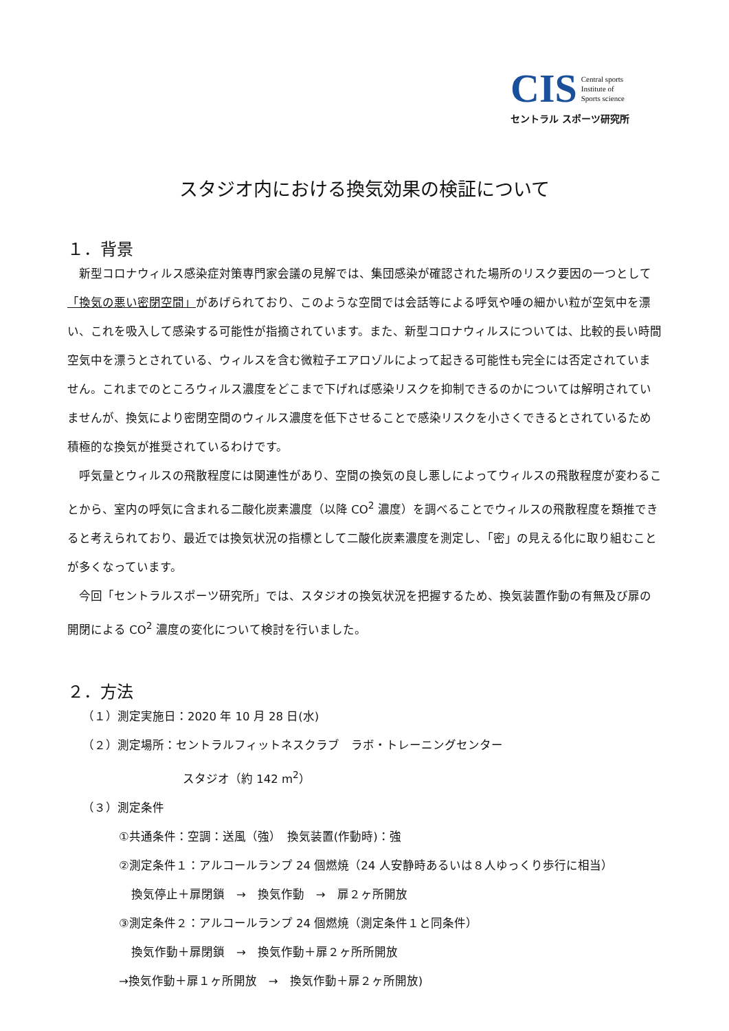CIS Central sports
Institute of
Sports science
セントラル スポーツ研究所
スタジオ内における換気効果の検証について
１．背景
新型コロナウィルス感染症対策専門家会議の見解では、集団感染が確認された場所のリスク要因の一つとして「換気の悪い密閉空間」があげられており、このような空間では会話等による呼気や唾の細かい粒が空気中を漂い、これを吸入して感染する可能性が指摘されています。また、新型コロナウィルスについては、比較的長い時間空気中を漂うとされている、ウィルスを含む微粒子エアロゾルによって起きる可能性も完全には否定されていません。これまでのところウィルス濃度をどこまで下げれば感染リスクを抑制できるのかについては解明されていませんが、換気により密閉空間のウィルス濃度を低下させることで感染リスクを小さくできるとされているため積極的な換気が推奨されているわけです。
呼気量とウィルスの飛散程度には関連性があり、空間の換気の良し悪しによってウィルスの飛散程度が変わることから、室内の呼気に含まれる二酸化炭素濃度（以降 CO<sup>2</sup> 濃度）を調べることでウィルスの飛散程度を類推できると考えられており、最近では換気状況の指標として二酸化炭素濃度を測定し、「密」の見える化に取り組むことが多くなっています。
今回「セントラルスポーツ研究所」では、スタジオの換気状況を把握するため、換気装置作動の有無及び扉の開閉による CO<sup>2</sup> 濃度の変化について検討を行いました。
２．方法
（１）測定実施日：2020 年 10 月 28 日(水)
（２）測定場所：セントラルフィットネスクラブ　ラボ・トレーニングセンター
スタジオ（約 142 m<sup>2</sup>）
（３）測定条件
①共通条件：空調：送風（強）　換気装置(作動時)：強
②測定条件１：アルコールランプ 24 個燃焼（24 人安静時あるいは８人ゆっくり歩行に相当）
換気停止＋扉閉鎖　→　換気作動　→　扉２ヶ所開放
③測定条件２：アルコールランプ 24 個燃焼（測定条件１と同条件）
換気作動＋扉閉鎖　→　換気作動＋扉２ヶ所所開放
→換気作動＋扉１ヶ所開放　→　換気作動＋扉２ヶ所開放)